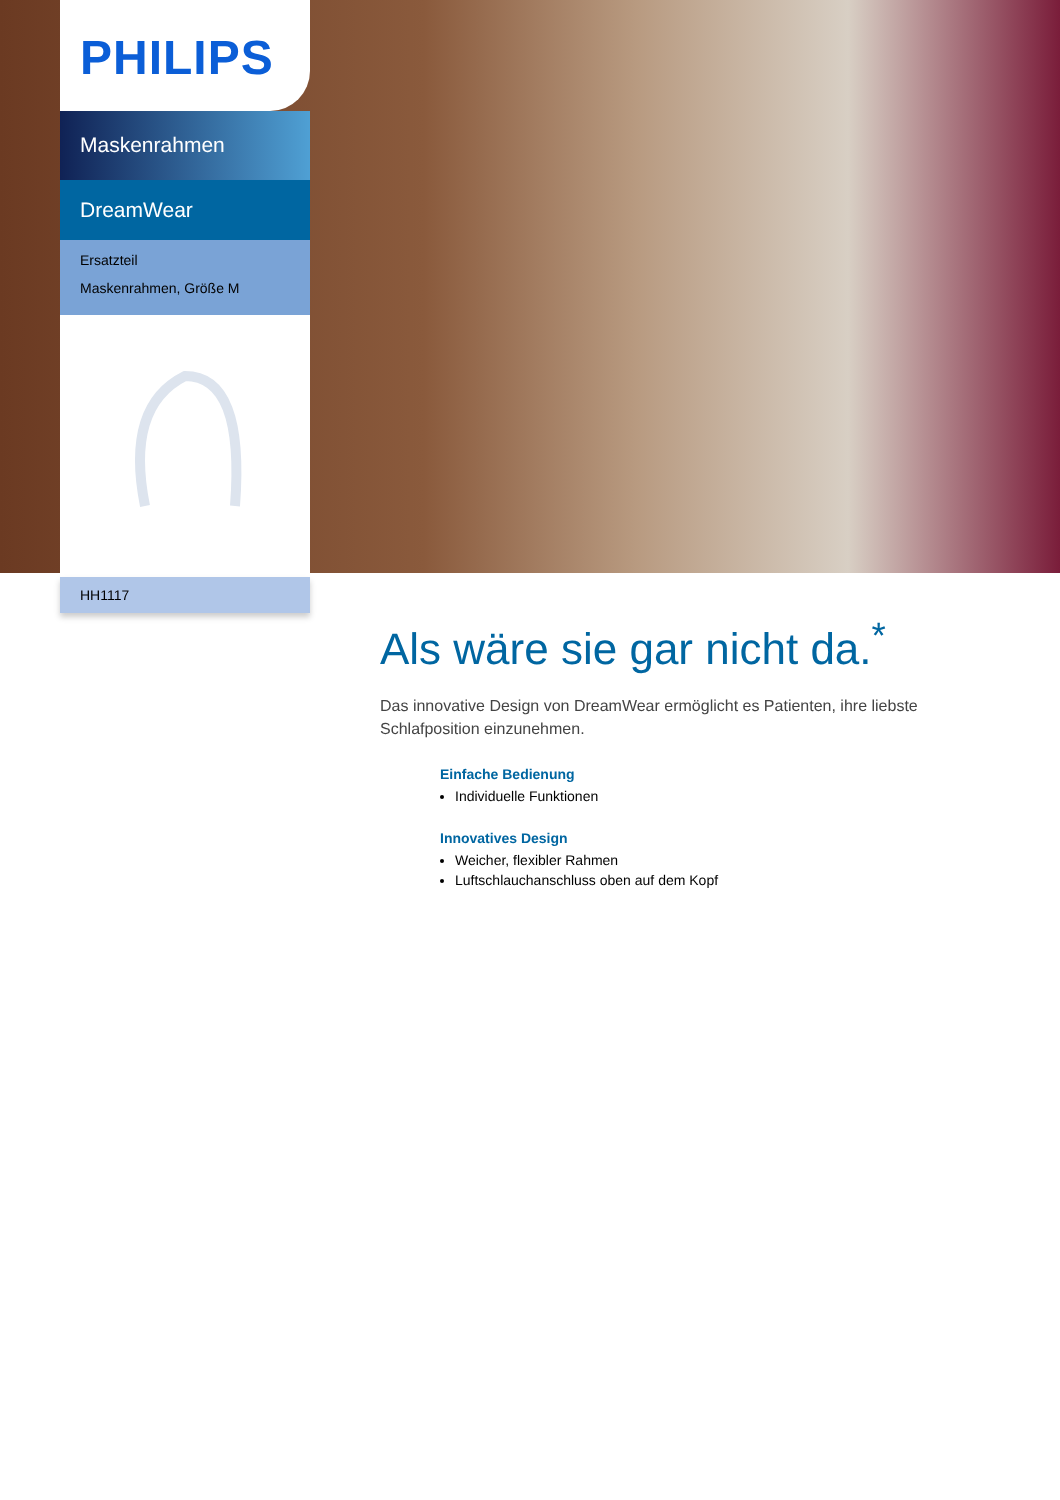PHILIPS
Maskenrahmen
DreamWear
Ersatzteil
Maskenrahmen, Größe M
HH1117
Als wäre sie gar nicht da.<sup>*</sup>
Das innovative Design von DreamWear ermöglicht es Patienten, ihre liebste Schlafposition einzunehmen.
Einfache Bedienung
Individuelle Funktionen
Innovatives Design
Weicher, flexibler Rahmen
Luftschlauchanschluss oben auf dem Kopf